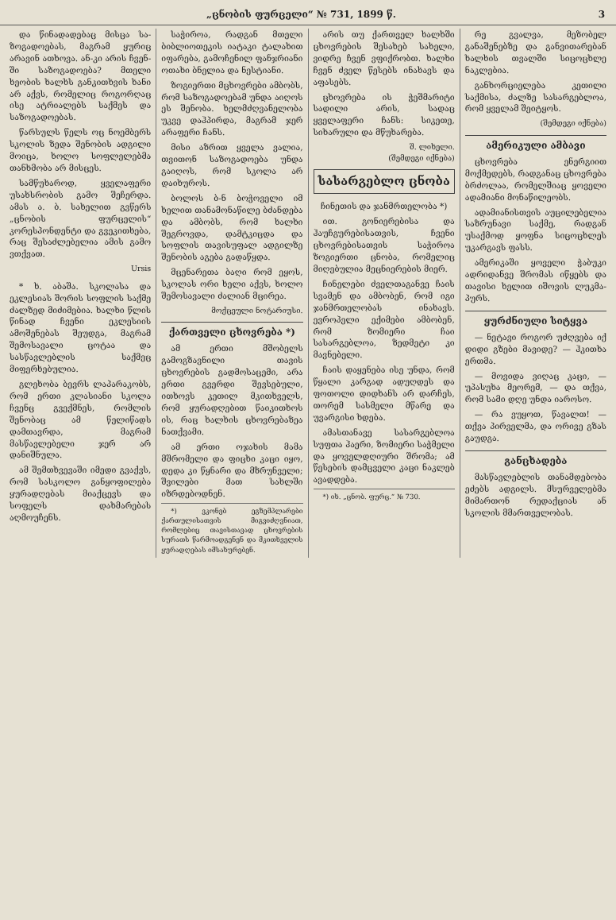„ცნობის ფურცელი“ № 731, 1899 წ. 3
და წინადადებაც მისცა სა­ზოგადოებას, მაგრამ ყურიც არა­ვინ ათხოვა. ან-კი არის ჩვენ­ში საზოგადოება? მთელი ხეობის ხალხს განკითხვის ხანი არ აქვს, რომელიც როგორ­ღაც ისე ატრიალებს საქ­მეს და საზოგადოებას.
წარსულს წელს ოც ნოემბერს სკოლის ზედა შენობის ადგილი მოიცა, ხოლო სოფლელებმა თანხმობა არ მისცეს.
სამწუხაროდ, ყველაფერი უსახსრობის გამო შეჩერდა. ამას ა. ბ. სახელით გვწერს „ცნობის ფურცელის“ კორესპონდენტი და გვეკითხება, რაც შესაძლებელია ამის გამო ვთქვათ.
Ursis
* ხ. აბაშა. სკოლასა და ეკლესიას შორის სოფლის საქმე ძალზედ მიძიმებია. ხალხი წლის წინად ჩვენი ეკლესიის ამოშენებას შეუდგა, მაგრამ შემოსავალი ცოტაა და სასწავლებლის საქმეც მიფერხებულია.
გლეხობა ბევრს ლაპარაკობს, რომ ერთი კლასიანი სკოლა ჩვენც გვექმნეს, რომლის შენობაც ამ წელიწადს დამთავრდა, მაგრამ მასწავლებელი ჯერ არ დანიშნულა.
ამ შემთხვევაში იმედი გვაქვს, რომ სასკოლო განყოფილება ყურადღებას მიაქცევს და სოფელს დახმარებას აღმოუჩენს.
საჭიროა, რადგან მთელი ბიბლიოთეკის იატაკი ტალახით იფარება, გამოჩენილ ფანჯრიანი ოთახი ბნელია და ნესტიანი.
ზოგიერთი მცხოვრები ამბობს, რომ საზოგადოებამ უნდა აიღოს ეს შენობა. ხელმძღვანელობა უკვე დაჰპირდა, მაგრამ ჯერ არაფერი ჩანს.
მისი აზრით ყველა ვალია, თვითონ საზოგადოება უნდა გაიღოს, რომ სკოლა არ დაიხუროს.
ბოლოს ბ-ნ ბოჭოველი იმ ხელით თანამონაწილე ბძანდება და ამბობს, რომ ხალხი შეგროვდა, დამტკიცდა და სოფლის თავისუფალ ადგილზე შენობის აგება გადაწყდა.
მცენარეთა ბაღი რომ ეყოს, სკოლას ორი ხელი აქვს, ხოლო შემოსავალი ძალიან მცირეა.
მოქცეული ნოტარიუსი.
ქართველი ცხოვრება *)
ამ ერთი მშობელს გამოგზავნილი თავის ცხოვრების გადმოსაცემი, არა ერთი გვერდი შევსებული, ითხოვს კეთილ მკითხველს, რომ ყურადღებით წაიკითხოს ის, რაც ხალხის ცხოვრებაზეა ნათქვამი.
ამ ერთი ოჯახის მამა მშრომელი და ფიცხი კაცი იყო, დედა კი წყნარი და მზრუნველი; შვილები მათ სახლში იზრდებოდნენ.
*) ვკონებ ეგზემპლარები ქართულისათვის მიგვიძღვნიათ, რომლებიც თავისთავად ცხოვრების სურათს წარმოადგენენ და მკითხველის ყურადღებას იმსახურებენ.
არის თუ ქართველ ხალხში ცხოვრების შესახებ სახელი, ვიდრე ჩვენ ვფიქრობთ. ხალხი ჩვენ ძველ წესებს ინახავს და აფასებს.
ცხოვრება ის ჭეშმარიტი სადილი არის, სადაც ყველაფერი ჩანს: სიკეთე, სიხარული და მწუხარება.
შ. ლიხელი.
(შემდეგი იქნება)
სასარგებლო ცნობა
ჩინეთის და ჯანმრთელობა *)
ით. გონიერებისა და ჰაუჩგურებისათვის, ჩვენი ცხოვრებისათვის საჭიროა ზოგიერთი ცნობა, რომელიც მიღებულია მეცნიერების მიერ.
ჩინელები ძველთაგანვე ჩაის სვამენ და ამბობენ, რომ იგი ჯანმრთელობას ინახავს. ევროპელი ექიმები ამბობენ, რომ ზომიერი ჩაი სასარგებლოა, ზედმეტი კი მავნებელი.
ჩაის დაყენება ისე უნდა, რომ წყალი კარგად ადუღდეს და ფოთოლი დიდხანს არ დარჩეს, თორემ სასმელი მწარე და უვარგისი ხდება.
ამასთანავე სასარგებლოა სუფთა ჰაერი, ზომიერი საჭმელი და ყოველდღიური შრომა; ამ წესების დამცველი კაცი ნაკლებ ავადდება.
*) იხ. „ცნობ. ფურც.“ № 730.
რე გვალვა, მეზობელ განაშენებზე და განვითარებან ხალხის თვალში სიცოცხლე ნაკლებია.
განხორციელება კეთილი საქმისა, ძალზე სასარგებლოა, რომ ყველამ შეიტყოს.
(შემდეგი იქნება)
ამერიკული ამბავი
ცხოვრება ენერგიით მოქმედებს, რადგანაც ცხოვრება ბრძოლაა, რომელშიაც ყოველი ადამიანი მონაწილეობს.
ადამიანისთვის აუცილებელია საზრუნავი საქმე, რადგან უსაქმოდ ყოფნა სიცოცხლეს უკარგავს ფასს.
ამერიკაში ყოველი ჭაბუკი ადრიდანვე შრომას იწყებს და თავისი ხელით იშოვის ლუკმა-პურს.
ყურძნიული სიტყვა
— ნეტავი როგორ უძღვება იქ დიდი გზები მავიდე? — ჰკითხა ერთმა.
— მოვიდა ვიღაც კაცი, — უპასუხა მეორემ, — და თქვა, რომ სამი დღე უნდა იაროსო.
— რა ვუყოთ, წავალთ! — თქვა პირველმა, და ორივე გზას გაუდგა.
განცხადება
მასწავლებლის თანამდებობა ეძებს ადგილს. მსურველებმა მიმართონ რედაქციას ან სკოლის მმართველობას.